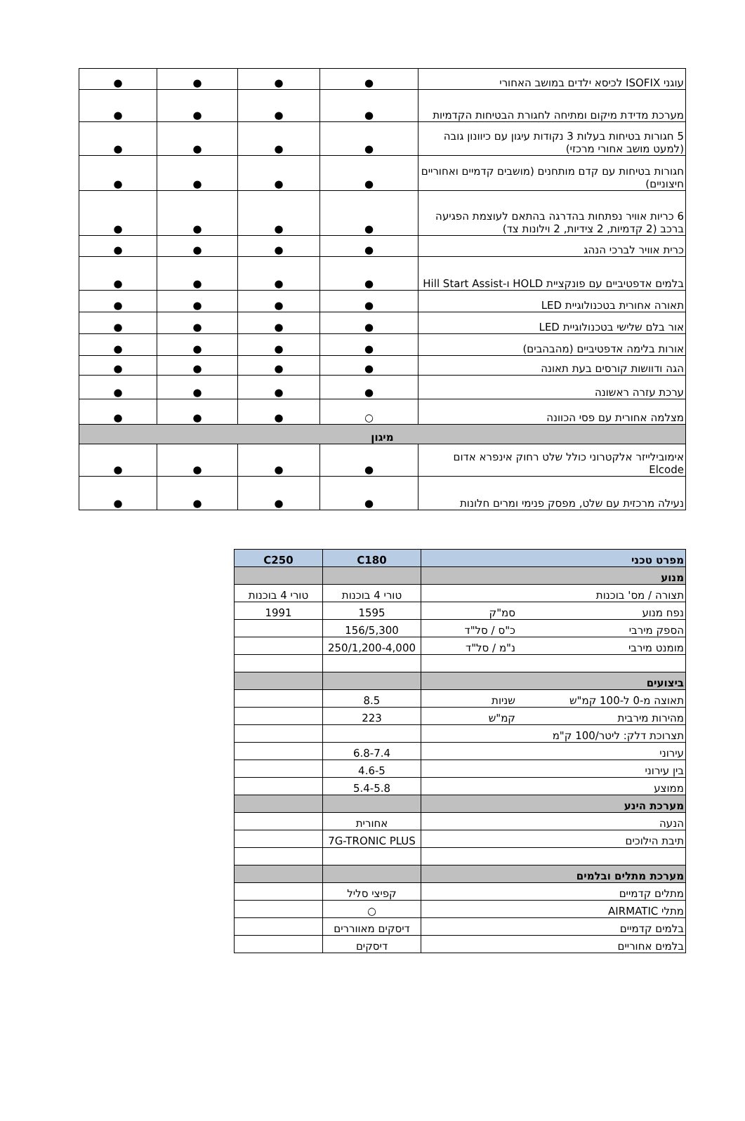| עוגני ISOFIX לכיסא ילדים במושב האחורי | ● | ● | ● | ● |
| מערכת מדידת מיקום ומתיחה לחגורת הבטיחות הקדמיות | ● | ● | ● | ● |
| 5 חגורות בטיחות בעלות 3 נקודות עיגון עם כיוונון גובה (למעט מושב אחורי מרכזי) | ● | ● | ● | ● |
| חגורות בטיחות עם קדם מותחנים (מושבים קדמיים ואחוריים חיצוניים) | ● | ● | ● | ● |
| 6 כריות אוויר נפתחות בהדרגה בהתאם לעוצמת הפגיעה ברכב (2 קדמיות, 2 צידיות, 2 וילונות צד) | ● | ● | ● | ● |
| כרית אוויר לברכי הנהג | ● | ● | ● | ● |
| בלמים אדפטיביים עם פונקציית HOLD ו-Hill Start Assist | ● | ● | ● | ● |
| תאורה אחורית בטכנולוגיית LED | ● | ● | ● | ● |
| אור בלם שלישי בטכנולוגיית LED | ● | ● | ● | ● |
| אורות בלימה אדפטיביים (מהבהבים) | ● | ● | ● | ● |
| הגה ודוושות קורסים בעת תאונה | ● | ● | ● | ● |
| ערכת עזרה ראשונה | ● | ● | ● | ● |
| מצלמה אחורית עם פסי הכוונה | ○ | ● | ● | ● |
| מיגון | | | | |
| אימובילייזר אלקטרוני כולל שלט רחוק אינפרא אדום Elcode | ● | ● | ● | ● |
| נעילה מרכזית עם שלט, מפסק פנימי ומרים חלונות | ● | ● | ● | ● |
| מפרט טכני | C180 | C250 |
| מנוע | | |
| תצורה / מס' בוכנות | טורי 4 בוכנות | טורי 4 בוכנות |
| נפח מנוע סמ"ק | 1595 | 1991 |
| הספק מירבי כ"ס / סל"ד | 156/5,300 | |
| מומנט מירבי נ"מ / סל"ד | 250/1,200-4,000 | |
| ביצועים | | |
| תאוצה מ-0 ל-100 קמ"ש שניות | 8.5 | |
| מהירות מירבית קמ"ש | 223 | |
| תצרוכת דלק: ליטר/100 ק"מ | | |
| עירוני | 6.8-7.4 | |
| בין עירוני | 4.6-5 | |
| ממוצע | 5.4-5.8 | |
| מערכת הינע | | |
| הנעה | אחורית | |
| תיבת הילוכים | 7G-TRONIC PLUS | |
| מערכת מתלים ובלמים | | |
| מתלים קדמיים | קפיצי סליל | |
| מתלי AIRMATIC | ○ | |
| בלמים קדמיים | דיסקים מאווררים | |
| בלמים אחוריים | דיסקים | |